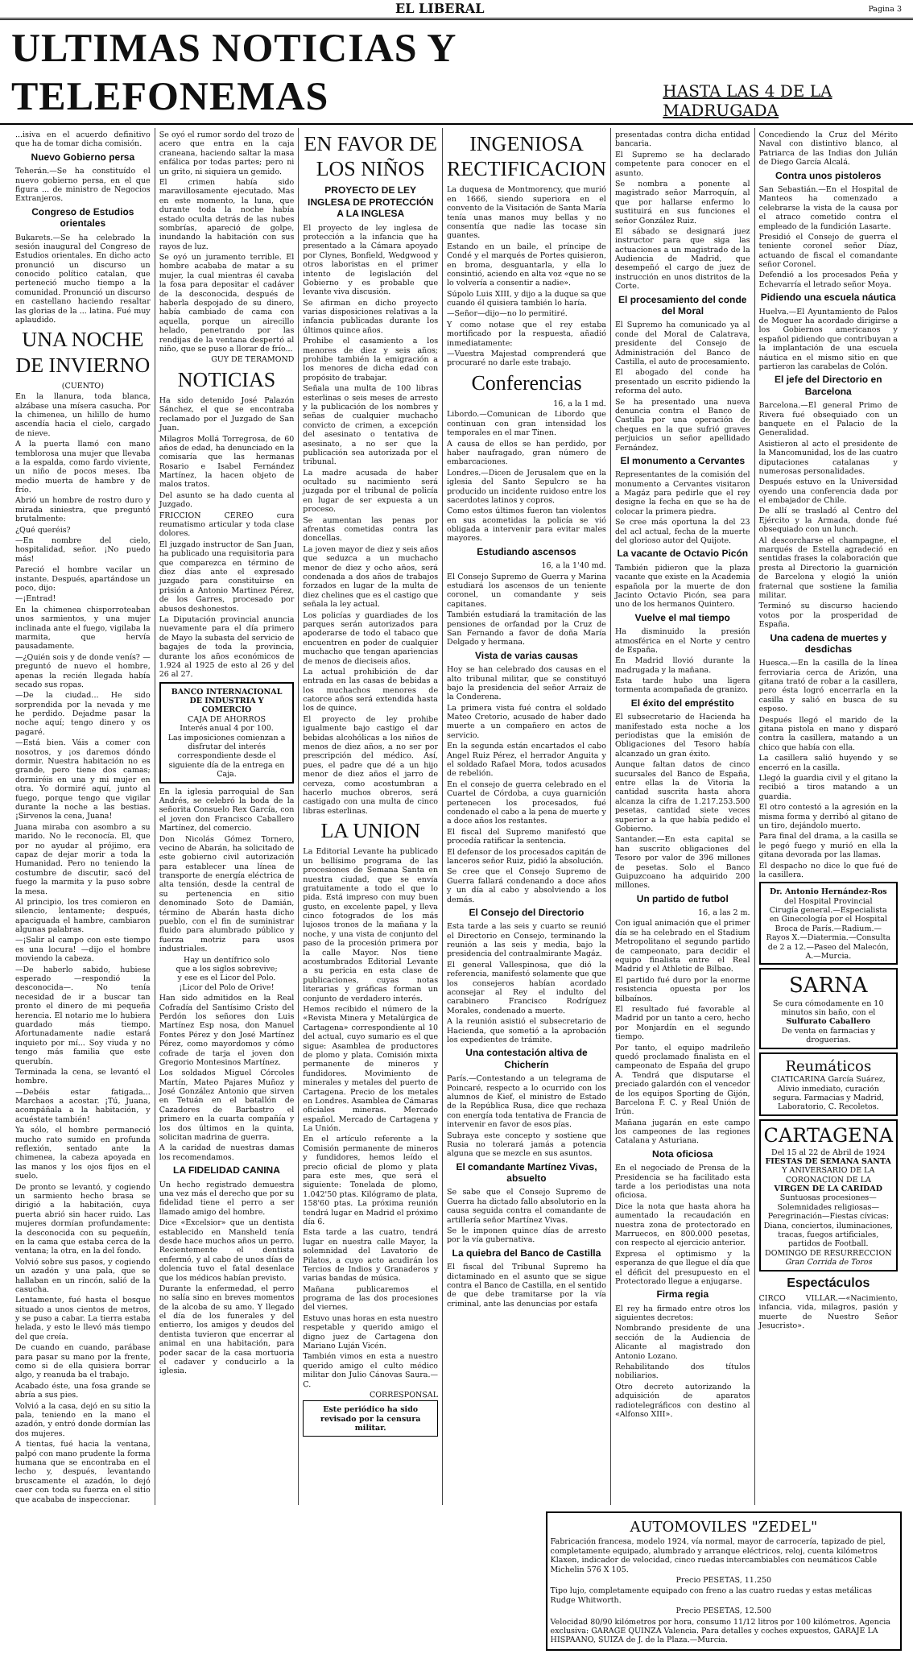EL LIBERAL Pagina 3
ULTIMAS NOTICIAS Y TELEFONEMAS
HASTA LAS 4 DE LA MADRUGADA
...isiva en el acuerdo definitivo que ha de tomar dicha comisión.
Nuevo Gobierno persa
Teherán.—Se ha constituído el nuevo gobierno persa, en el que figura ... de ministro de Negocios Extranjeros.
Congreso de Estudios orientales
Bukarets.—Se ha celebrado la sesión inaugural del Congreso de Estudios orientales. En dicho acto pronunció un discurso un conocido político catalan, que perteneció mucho tiempo a la comunidad. Pronunció un discurso en castellano haciendo resaltar las glorias de la ... latina. Fué muy aplaudido.
UNA NOCHE DE INVIERNO
(CUENTO)
En la llanura, toda blanca, alzábase una mísera casucha. Por la chimenea, un hilillo de humo ascendía hacia el cielo, cargado de nieve.
A la puerta llamó con mano temblorosa una mujer que llevaba a la espalda, como fardo viviente, un niño de pocos meses. Iba medio muerta de hambre y de frío.
Abrió un hombre de rostro duro y mirada siniestra, que preguntó brutalmente:
¿Qué queréis?
—En nombre del cielo, hospitalidad, señor. ¡No puedo más!
Pareció el hombre vacilar un instante. Después, apartándose un poco, dijo:
—¡Entrad!
En la chimenea chisporroteaban unos sarmientos, y una mujer inclinada ante el fuego, vigilaba la marmita, que hervía pausadamente.
—¿Quién sois y de donde venís? —preguntó de nuevo el hombre, apenas la recién llegada había secado sus ropas.
—De la ciudad... He sido sorprendida por la nevada y me he perdido. Dejadme pasar la noche aquí; tengo dinero y os pagaré.
—Está bien. Váis a comer con nosotros, y ¡os daremos dóndo dormir. Nuestra habitación no es grande, pero tiene dos camas; dormiréis en una y mi mujer en otra. Yo dormiré aquí, junto al fuego, porque tengo que vigilar durante la noche a las bestias. ¡Sirvenos la cena, Juana!
Juana miraba con asombro a su marido. No le reconocía. El, que por no ayudar al prójimo, era capaz de dejar morir a toda la Humanidad. Pero no teniendo la costumbre de discutir, sacó del fuego la marmita y la puso sobre la mesa.
Al principio, los tres comieron en silencio, lentamente; después, apaciguada el hambre, cambiaron algunas palabras.
—¡Salir al campo con este tiempo es una locura! —dijo el hombre moviendo la cabeza.
—De haberlo sabido, hubiese esperado —respondió la desconocida—. No tenía necesidad de ir a buscar tan pronto el dinero de mi pequeña herencia. El notario me lo hubiera guardado más tiempo. Afortunadamente nadie estará inquieto por mí... Soy viuda y no tengo más familia que este querubín.
Terminada la cena, se levantó el hombre.
—Debéis estar fatigada... Marchaos a acostar. ¡Tú, Juana, acompáñala a la habitación, y acuéstate también!
Ya sólo, el hombre permaneció mucho rato sumido en profunda reflexión, sentado ante la chimenea, la cabeza apoyada en las manos y los ojos fijos en el suelo.
De pronto se levantó, y cogiendo un sarmiento hecho brasa se dirigió a la habitación, cuya puerta abrió sin hacer ruido. Las mujeres dormían profundamente: la desconocida con su pequeñín, en la cama que estaba cerca de la ventana; la otra, en la del fondo.
Volvió sobre sus pasos, y cogiendo un azadón y una pala, que se hallaban en un rincón, salió de la casucha.
Lentamente, fué hasta el bosque situado a unos cientos de metros, y se puso a cabar. La tierra estaba helada, y esto le llevó más tiempo del que creía.
De cuando en cuando, parábase para pasar su mano por la frente, como si de ella quisiera borrar algo, y reanuda ba el trabajo.
Acabado éste, una fosa grande se abría a sus pies.
Volvió a la casa, dejó en su sitio la pala, teniendo en la mano el azadón, y entró donde dormían las dos mujeres.
A tientas, fué hacia la ventana, palpó con mano prudente la forma humana que se encontraba en el lecho y, después, levantando bruscamente el azadón, lo dejó caer con toda su fuerza en el sitio que acababa de inspeccionar.
Se oyó el rumor sordo del trozo de acero que entra en la caja craneana, haciendo saltar la masa enfálica por todas partes; pero ni un grito, ni siquiera un gemido.
El crimen había sido maravillosamente ejecutado. Mas en este momento, la luna, que durante toda la noche había estado oculta detrás de las nubes sombrías, apareció de golpe, inundando la habitación con sus rayos de luz.
Se oyó un juramento terrible. El hombre acababa de matar a su mujer, la cual mientras él cavaba la fosa para depositar el cadáver de la desconocida, después de haberla despojado de su dinero, había cambiado de cama con aquella, porque un airecillo helado, penetrando por las rendijas de la ventana despertó al niño, que se puso a llorar de frío...
GUY DE TERAMOND
NOTICIAS
Ha sido detenido José Palazón Sánchez, el que se encontraba reclamado por el Juzgado de San Juan.
Milagros Mollá Torregrosa, de 60 años de edad, ha denunciado en la comisaría que las hermanas Rosario e Isabel Fernández Martínez, la hacen objeto de malos tratos.
Del asunto se ha dado cuenta al Juzgado.
FRICCION CEREO cura reumatismo articular y toda clase dolores.
El juzgado instructor de San Juan, ha publicado una requisitoria para que comparezca en término de diez días ante el expresado juzgado para constituirse en prisión a Antonio Martinez Pérez, de los Garres, procesado por abusos deshonestos.
La Diputación provincial anuncia nuevamente para el día primero de Mayo la subasta del servicio de bagajes de toda la provincia, durante los años económicos de 1.924 al 1925 de esto al 26 y del 26 al 27.
BANCO INTERNACIONAL DE INDUSTRIA Y COMERCIO
CAJA DE AHORROS
Interés anual 4 por 100.
Las imposiciones comienzan a disfrutar del interés correspondiente desde el siguiente día de la entrega en Caja.
En la iglesia parroquial de San Andrés, se celebró la boda de la señorita Consuelo Rex García, con el joven don Francisco Caballero Martínez, del comercio.
Don Nicolás Gómez Tornero, vecino de Abarán, ha solicitado de este gobierno civil autorización para establecer una línea de transporte de energía eléctrica de alta tensión, desde la central de su pertenencia en sitio denominado Soto de Damián, término de Abarán hasta dicho pueblo, con el fin de suministrar fluido para alumbrado público y fuerza motriz para usos industriales.
Hay un dentífrico solo
que a los siglos sobrevive;
y ese es el Licor del Polo.
¡Licor del Polo de Orive!
Han sido admitidos en la Real Cofradía del Santísimo Cristo del Perdón los señores don Luis Martínez Esp nosa, don Manuel Fontes Pérez y don José Martínez Pérez, como mayordomos y cómo cofrade de tarja el joven don Gregorio Montesinos Martínez.
Los soldados Miguel Córcoles Martín, Mateo Pajares Muñoz y José González Antonio que sirven en Tetuán en el batallón de Cazadores de Barbastro el primero en la cuarta compañía y los dos últimos en la quinta, solicitan madrina de guerra.
A la caridad de nuestras damas los recomendamos.
LA FIDELIDAD CANINA
Un hecho registrado demuestra una vez más el derecho que por su fidelidad tiene el perro a ser llamado amigo del hombre.
Dice «Excelsior» que un dentista establecido en Mansheld tenía desde hace muchos años un perro. Recientemente el dentista enfermó, y al cabo de unos días de dolencia tuvo el fatal desenlace que los médicos habían previsto.
Durante la enfermedad, el perro no salía sino en breves momentos de la alcoba de su amo. Y llegado el día de los funerales y del entierro, los amigos y deudos del dentista tuvieron que encerrar al animal en una habitación, para poder sacar de la casa mortuoria el cadaver y conducirlo a la iglesia.
EN FAVOR DE LOS NIÑOS
PROYECTO DE LEY INGLESA DE PROTECCIÓN A LA INGLESA
El proyecto de ley inglesa de protección a la infancia que ha presentado a la Cámara apoyado por Clynes, Bonfield, Wedgwood y otros laboristas en el primer intento de legislación del Gobierno y es probable que levante viva discusión.
Se afirman en dicho proyecto varias disposiciones relativas a la infancia publicadas durante los últimos quince años.
Prohibe el casamiento a los menores de diez y seis años; prohibe también la emigración a los menores de dicha edad con propósito de trabajar.
Señala una multa de 100 libras esterlinas o seis meses de arresto y la publicación de los nombres y señas de cualquier muchacho convicto de crimen, a excepción del asesinato o tentativa de asesinato, a no ser que la publicación sea autorizada por el tribunal.
La madre acusada de haber ocultado su nacimiento será juzgada por el tribunal de policía en lugar de ser expuesta a un proceso.
Se aumentan las penas por afrentas cometidas contra las doncellas.
La joven mayor de diez y seis años que seduzca a un muchacho menor de diez y ocho años, será condenada a dos años de trabajos forzados en lugar de la multa de diez chelines que es el castigo que señala la ley actual.
Los policías y guardiades de los parques serán autorizados para apoderarse de todo el tabaco que encuentren en poder de cualquier muchacho que tengan apariencias de menos de dieciseis años.
La actual prohibición de dar entrada en las casas de bebidas a los muchachos menores de catorce años será extendida hasta los de quince.
El proyecto de ley prohibe igualmente bajo castigo el dar bebidas alcohólicas a los niños de menos de diez años, a no ser por prescripción del médico. Así, pues, el padre que dé a un hijo menor de diez años el jarro de cerveza, como acostumbran a hacerlo muchos obreros, será castigado con una multa de cinco libras esterlinas.
LA UNION
La Editorial Levante ha publicado un bellísimo programa de las procesiones de Semana Santa en nuestra ciudad, que se envía gratuitamente a todo el que lo pida. Está impreso con muy buen gusto, en excelente papel, y lleva cinco fotogrados de los más lujosos tronos de la mañana y la noche, y una vista de conjunto del paso de la procesión primera por la calle Mayor. Nos tiene acostumbrados Editorial Levante a su pericia en esta clase de publicaciones, cuyas notas literarias y gráficas forman un conjunto de verdadero interés.
Hemos recibido el número de la «Revista Minera y Metalúrgica de Cartagena» correspondiente al 10 del actual, cuyo sumario es el que sigue: Asamblea de productores de plomo y plata. Comisión mixta permanente de mineros y fundidores. Movimiento de minerales y metales del puerto de Cartagena. Precio de los metales en Londres. Asamblea de Cámaras oficiales mineras. Mercado español. Mercado de Cartagena y La Unión.
En el artículo referente a la Comisión permanente de mineros y fundidores, hemos leído el precio oficial de plomo y plata para este mes, que será el siguiente: Tonelada de plomo, 1.042'50 ptas. Kilógramo de plata, 158'60 ptas. La próxima reunión tendrá lugar en Madrid el próximo día 6.
Esta tarde a las cuatro, tendrá lugar en nuestra calle Mayor, la solemnidad del Lavatorio de Pilatos, a cuyo acto acudirán los Tercios de Indios y Granaderos y varias bandas de música.
Mañana publicaremos el programa de las dos procesiones del viernes.
Estuvo unas horas en esta nuestro respetable y querido amigo el digno juez de Cartagena don Mariano Luján Vicén.
También vimos en esta a nuestro querido amigo el culto médico militar don Julio Cánovas Saura.—C.
CORRESPONSAL
Este periódico ha sido revisado por la censura militar.
INGENIOSA RECTIFICACION
La duquesa de Montmorency, que murió en 1666, siendo superiora en el convento de la Visitación de Santa María tenía unas manos muy bellas y no consentía que nadie las tocase sin guantes.
Estando en un baile, el príncipe de Condé y el marqués de Portes quisieron, en broma, desguantarla, y ella lo consintió, aciendo en alta voz «que no se lo volvería a consentir a nadie».
Súpolo Luis XIII, y dijo a la duque sa que cuando él quisiera también lo haría.
—Señor—dijo—no lo permitiré.
Y como notase que el rey estaba mortificado por la respuesta, añadió inmediatamente:
—Vuestra Majestad comprenderá que procuraré no darle este trabajo.
Conferencias
16, a la 1 md.
Libordo.—Comunican de Libordo que continuan con gran intensidad los temporales en el mar Tinen.
A causa de ellos se han perdido, por haber naufragado, gran número de embarcaciones.
Londres.—Dicen de Jerusalem que en la iglesia del Santo Sepulcro se ha producido un incidente ruidoso entre los sacerdotes latinos y copros.
Como estos últimos fueron tan violentos en sus acometidas la policía se vió obligada a intervenir para evitar males mayores.
Estudiando ascensos
16, a la 1'40 md.
El Consejo Supremo de Guerra y Marina estudiará los ascensos de un teniente coronel, un comandante y seis capitanes.
También estudiará la tramitación de las pensiones de orfandad por la Cruz de San Fernando a favor de doña María Delgado y hermana.
Vista de varias causas
Hoy se han celebrado dos causas en el alto tribunal militar, que se constituyó bajo la presidencia del señor Arraiz de la Conderena.
La primera vista fué contra el soldado Mateo Cretorio, acusado de haber dado muerte a un compañero en actos de servicio.
En la segunda están encartados el cabo Angel Ruiz Pérez, el herrador Anguita y el soldado Rafael Mora, todos acusados de rebelión.
En el consejo de guerra celebrado en el Cuartel de Córdoba, a cuya guarnición pertenecen los procesados, fué condenado el cabo a la pena de muerte y a doce años los restantes.
El fiscal del Supremo manifestó que procedía ratificar la sentencia.
El defensor de los procesados capitán de lanceros señor Ruiz, pidió la absolución.
Se cree que el Consejo Supremo de Guerra fallará condenando a doce años y un día al cabo y absolviendo a los demás.
El Consejo del Directorio
Esta tarde a las seis y cuarto se reunió el Directorio en Consejo, terminando la reunión a las seis y media, bajo la presidencia del contraalmirante Magáz.
El general Vallespinosa, que dió la referencia, manifestó solamente que que los consejeros habían acordado aconsejar al Rey el indulto del carabinero Francisco Rodríguez Morales, condenado a muerte.
A la reunión asistió el subsecretario de Hacienda, que sometió a la aprobación los expedientes de trámite.
Una contestación altiva de Chicherín
París.—Contestando a un telegrama de Poincaré, respecto a lo ocurrido con los alumnos de Kief, el ministro de Estado de la República Rusa, dice que rechaza con energía toda tentativa de Francia de intervenir en favor de esos pías.
Subraya este concepto y sostiene que Rusia no tolerará jamás a potencia alguna que se mezcle en sus asuntos.
El comandante Martínez Vivas, absuelto
Se sabe que el Consejo Supremo de Guerra ha dictado fallo absolutorio en la causa seguida contra el comandante de artillería señor Martínez Vivas.
Se le imponen quince días de arresto por la vía gubernativa.
La quiebra del Banco de Castilla
El fiscal del Tribunal Supremo ha dictaminado en el asunto que se sigue contra el Banco de Castilla, en el sentido de que debe tramitarse por la vía criminal, ante las denuncias por estafa
presentadas contra dicha entidad bancaria.
El Supremo se ha declarado competente para conocer en el asunto.
Se nombra a ponente al magistrado señor Marroquín, al que por hallarse enfermo lo sustituirá en sus funciones el señor González Ruiz.
El sábado se designará juez instructor para que siga las actuaciones a un magistrado de la Audiencia de Madrid, que desempeñó el cargo de juez de instrucción en unos distritos de la Corte.
El procesamiento del conde del Moral
El Supremo ha comunicado ya al conde del Moral de Calatrava, presidente del Consejo de Administración del Banco de Castilla, el auto de procesamiento.
El abogado del conde ha presentado un escrito pidiendo la reforma del auto.
Se ha presentado una nueva denuncia contra el Banco de Castilla por una operación de cheques en la que sufrió graves perjuicios un señor apellidado Fernández.
El monumento a Cervantes
Representantes de la comisión del monumento a Cervantes visitaron a Magáz para pedirle que el rey designe la fecha en que se ha de colocar la primera piedra.
Se cree más oportuna la del 23 del acl actual, fecha de la muerte del glorioso autor del Quijote.
La vacante de Octavio Picón
También pidieron que la plaza vacante que existe en la Academia española por la muerte de don Jacinto Octavio Picón, sea para uno de los hermanos Quintero.
Vuelve el mal tiempo
Ha disminuido la presión atmosférica en el Norte y centro de España.
En Madrid llovió durante la madrugada y la mañana.
Esta tarde hubo una ligera tormenta acompañada de granizo.
El éxito del empréstito
El subsecretario de Hacienda ha manifestado esta noche a los periodistas que la emisión de Obligaciones del Tesoro había alcanzado un gran éxito.
Aunque faltan datos de cinco sucursales del Banco de España, entre ellas la de Vitoria la cantidad suscrita hasta ahora alcanza la cifra de 1.217.253.500 pesetas, cantidad siete veces superior a la que había pedido el Gobierno.
Santander.—En esta capital se han suscrito obligaciones del Tesoro por valor de 396 millones de pesetas. Solo el Banco Guipuzcoano ha adquirido 200 millones.
Un partido de futbol
16, a las 2 m.
Con igual animación que el primer día se ha celebrado en el Stadium Metropolitano el segundo partido de campeonato, para decidir el equipo finalista entre el Real Madrid y el Athletic de Bilbao.
El partido fué duro por la enorme resistencia opuesta por los bilbaínos.
El resultado fué favorable al Madrid por un tanto a cero, hecho por Monjardín en el segundo tiempo.
Por tanto, el equipo madrileño quedó proclamado finalista en el campeonato de España del grupo A. Tendrá que disputarse el preciado galardón con el vencedor de los equipos Sporting de Gijón, Barcelona F. C. y Real Unión de Irún.
Mañana jugarán en este campo los campeones de las regiones Catalana y Asturiana.
Nota oficiosa
En el negociado de Prensa de la Presidencia se ha facilitado esta tarde a los periodistas una nota oficiosa.
Dice la nota que hasta ahora ha aumentado la recaudación en nuestra zona de protectorado en Marruecos, en 800.000 pesetas, con respecto al ejercicio anterior.
Expresa el optimismo y la esperanza de que llegue el día que el déficit del presupuesto en el Protectorado llegue a enjugarse.
Firma regia
El rey ha firmado entre otros los siguientes decretos:
Nombrando presidente de una sección de la Audiencia de Alicante al magistrado don Antonio Lozano.
Rehabilitando dos títulos nobiliarios.
Otro decreto autorizando la adquisición de aparatos radiotelegráficos con destino al «Alfonso XIII».
Concediendo la Cruz del Mérito Naval con distintivo blanco, al Patriarca de las Indias don Julián de Diego García Alcalá.
Contra unos pistoleros
San Sebastián.—En el Hospital de Manteos ha comenzado a celebrarse la vista de la causa por el atraco cometido contra el empleado de la fundición Lasarte.
Presidió el Consejo de guerra el teniente coronel señor Díaz, actuando de fiscal el comandante señor Coronel.
Defendió a los procesados Peña y Echevarría el letrado señor Moya.
Pidiendo una escuela náutica
Huelva.—El Ayuntamiento de Palos de Moguer ha acordado dirigirse a los Gobiernos americanos y español pidiendo que contribuyan a la implantación de una escuela náutica en el mismo sitio en que partieron las carabelas de Colón.
El jefe del Directorio en Barcelona
Barcelona.—El general Primo de Rivera fué obsequiado con un banquete en el Palacio de la Generalidad.
Asistieron al acto el presidente de la Mancomunidad, los de las cuatro diputaciones catalanas y numerosas personalidades.
Después estuvo en la Universidad oyendo una conferencia dada por el embajador de Chile.
De allí se trasladó al Centro del Ejército y la Armada, donde fué obsequiado con un lunch.
Al descorcharse el champagne, el marqués de Estella agradeció en sentidas frases la colaboración que presta al Directorio la guarnición de Barcelona y elogió la unión fraternal que sostiene la familia militar.
Terminó su discurso haciendo votos por la prosperidad de España.
Una cadena de muertes y desdichas
Huesca.—En la casilla de la línea ferroviaria cerca de Arizón, una gitana trató de robar a la casillera, pero ésta logró encerrarla en la casilla y salió en busca de su esposo.
Después llegó el marido de la gitana pistola en mano y disparó contra la casillera, matando a un chico que había con ella.
La casillera salió huyendo y se encerró en la casilla.
Llegó la guardia civil y el gitano la recibió a tiros matando a un guardia.
El otro contestó a la agresión en la misma forma y derribó al gitano de un tiro, dejándolo muerto.
Para final del drama, a la casilla se le pegó fuego y murió en ella la gitana devorada por las llamas.
El despacho no dice lo que fué de la casillera.
Dr. Antonio Hernández-Ros
del Hospital Provincial
Cirugía general.—Especialista en Ginecología por el Hospital Broca de París.—Radium.—Rayos X.—Diatermia.—Consulta de 2 a 12.—Paseo del Malecón, A.—Murcia.
SARNA
Se cura cómodamente en 10 minutos sin baño, con el
Sulfurato Caballero
De venta en farmacias y droguerias.
Reumáticos
CIATICARINA García Suárez, Alivio inmediato, curación segura. Farmacias y Madrid, Laboratorio, C. Recoletos.
CARTAGENA
Del 15 al 22 de Abril de 1924
FIESTAS DE SEMANA SANTA
Y ANIVERSARIO DE LA CORONACION DE LA
VIRGEN DE LA CARIDAD
Suntuosas procesiones—Solemnidades religiosas—Peregrinación—Fiestas cívicas: Diana, conciertos, iluminaciones, tracas, fuegos artificiales, partidos de Football.
DOMINGO DE RESURRECCION
Gran Corrida de Toros
Espectáculos
CIRCO VILLAR.—«Nacimiento, infancia, vida, milagros, pasión y muerte de Nuestro Señor Jesucristo».
AUTOMOVILES "ZEDEL"
Fabricación francesa, modelo 1924, vía normal, mayor de carrocería, tapizado de piel, completamente equipado, alumbrado y arranque eléctricos, reloj, cuenta kilómetros Klaxen, indicador de velocidad, cinco ruedas intercambiables con neumáticos Cable Michelin 576 X 105.
Precio PESETAS, 11.250
Tipo lujo, completamente equipado con freno a las cuatro ruedas y estas metálicas Rudge Whitworth.
Precio PESETAS, 12.500
Velocidad 80/90 kilómetros por hora, consumo 11/12 litros por 100 kilómetros. Agencia exclusiva: GARAGE QUINZA Valencia. Para detalles y coches expuestos, GARAJE LA HISPAANO, SUIZA de J. de la Plaza.—Murcia.